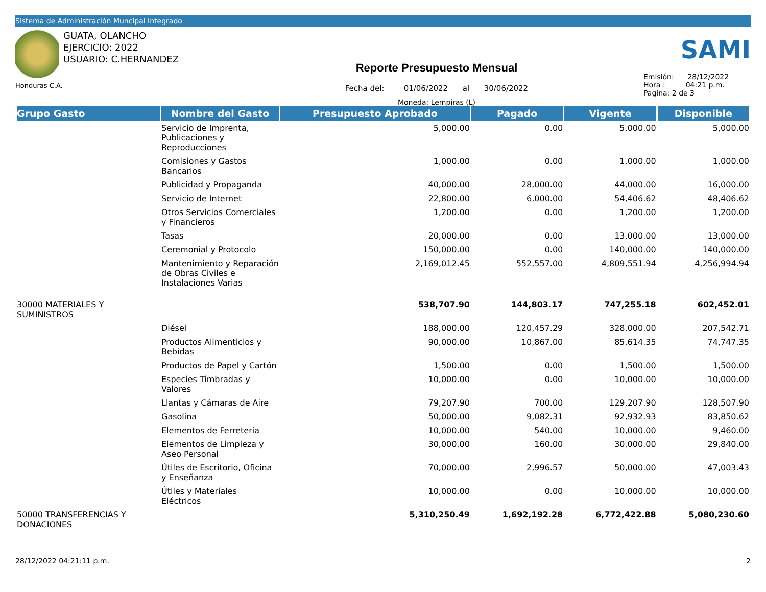Sistema de Administración Muncipal Integrado
GUATA, OLANCHO
EJERCICIO: 2022
USUARIO: C.HERNANDEZ
Honduras C.A.
Reporte Presupuesto Mensual
Fecha del: 01/06/2022 al 30/06/2022
Moneda: Lempiras (L)
SAMI
Emisión: 28/12/2022
Hora : 04:21 p.m.
Pagina: 2 de 3
| Grupo Gasto | Nombre del Gasto | Presupuesto Aprobado | Pagado | Vigente | Disponible |
| --- | --- | --- | --- | --- | --- |
| | Servicio de Imprenta, Publicaciones y Reproducciones | 5,000.00 | 0.00 | 5,000.00 | 5,000.00 |
| | Comisiones y Gastos Bancarios | 1,000.00 | 0.00 | 1,000.00 | 1,000.00 |
| | Publicidad y Propaganda | 40,000.00 | 28,000.00 | 44,000.00 | 16,000.00 |
| | Servicio de Internet | 22,800.00 | 6,000.00 | 54,406.62 | 48,406.62 |
| | Otros Servicios Comerciales y Financieros | 1,200.00 | 0.00 | 1,200.00 | 1,200.00 |
| | Tasas | 20,000.00 | 0.00 | 13,000.00 | 13,000.00 |
| | Ceremonial y Protocolo | 150,000.00 | 0.00 | 140,000.00 | 140,000.00 |
| | Mantenimiento y Reparación de Obras Civiles e Instalaciones Varias | 2,169,012.45 | 552,557.00 | 4,809,551.94 | 4,256,994.94 |
| 30000 MATERIALES Y SUMINISTROS | | 538,707.90 | 144,803.17 | 747,255.18 | 602,452.01 |
| | Diésel | 188,000.00 | 120,457.29 | 328,000.00 | 207,542.71 |
| | Productos Alimenticios y Bebídas | 90,000.00 | 10,867.00 | 85,614.35 | 74,747.35 |
| | Productos de Papel y Cartón | 1,500.00 | 0.00 | 1,500.00 | 1,500.00 |
| | Especies Timbradas y Valores | 10,000.00 | 0.00 | 10,000.00 | 10,000.00 |
| | Llantas y Cámaras de Aire | 79,207.90 | 700.00 | 129,207.90 | 128,507.90 |
| | Gasolina | 50,000.00 | 9,082.31 | 92,932.93 | 83,850.62 |
| | Elementos de Ferretería | 10,000.00 | 540.00 | 10,000.00 | 9,460.00 |
| | Elementos de Limpieza y Aseo Personal | 30,000.00 | 160.00 | 30,000.00 | 29,840.00 |
| | Útiles de Escritorio, Oficina y Enseñanza | 70,000.00 | 2,996.57 | 50,000.00 | 47,003.43 |
| | Útiles y Materiales Eléctricos | 10,000.00 | 0.00 | 10,000.00 | 10,000.00 |
| 50000 TRANSFERENCIAS Y DONACIONES | | 5,310,250.49 | 1,692,192.28 | 6,772,422.88 | 5,080,230.60 |
28/12/2022 04:21:11 p.m. 2